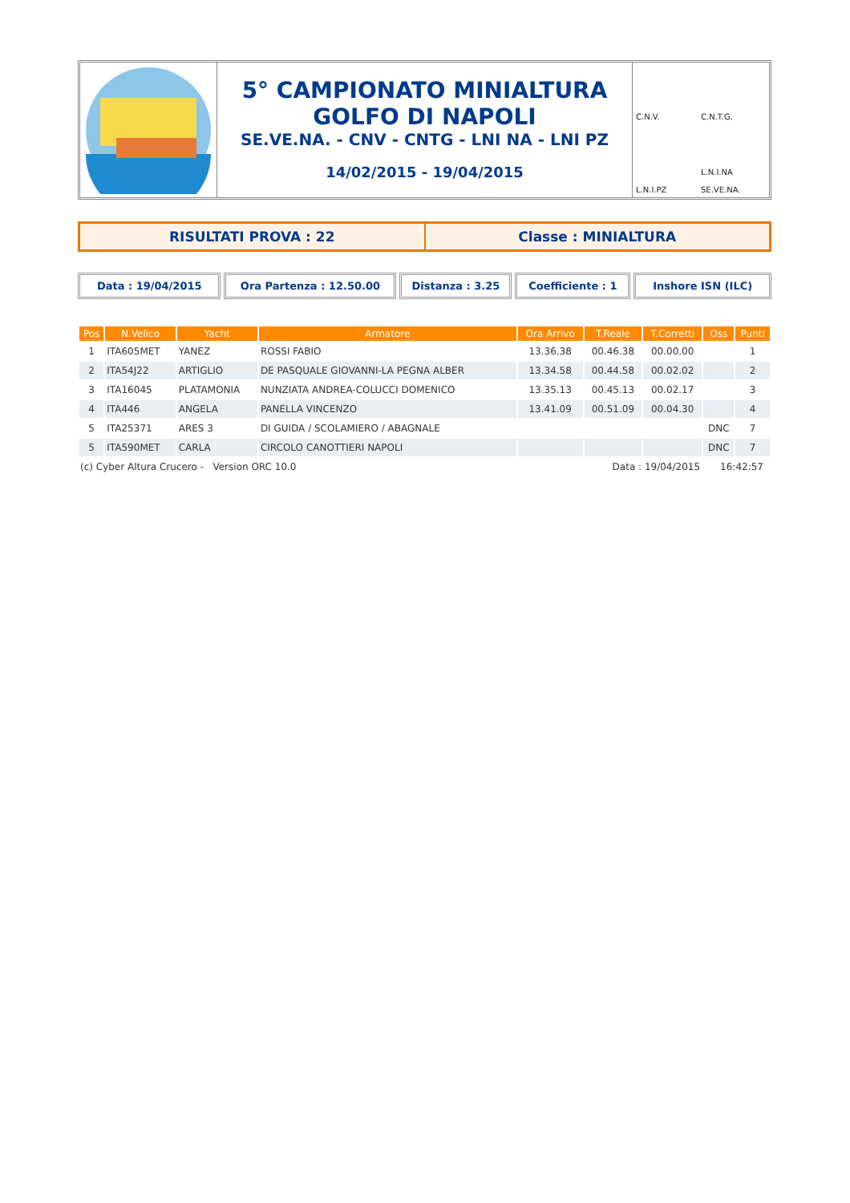5° CAMPIONATO MINIALTURA
GOLFO DI NAPOLI
SE.VE.NA. - CNV - CNTG - LNI NA - LNI PZ
14/02/2015 - 19/04/2015
C.N.V.
C.N.T.G.
L.N.I.PZ
L.N.I.NA
SE.VE.NA.
RISULTATI PROVA : 22 Classe : MINIALTURA
Data : 19/04/2015 Ora Partenza : 12.50.00 Distanza : 3.25 Coefficiente : 1 Inshore ISN (ILC)
| Pos | N.Velico | Yacht | Armatore | Ora Arrivo | T.Reale | T.Corretti | Oss | Punti |
| --- | --- | --- | --- | --- | --- | --- | --- | --- |
| 1 | ITA605MET | YANEZ | ROSSI FABIO | 13.36.38 | 00.46.38 | 00.00.00 | | 1 |
| 2 | ITA54J22 | ARTIGLIO | DE PASQUALE GIOVANNI-LA PEGNA ALBER | 13.34.58 | 00.44.58 | 00.02.02 | | 2 |
| 3 | ITA16045 | PLATAMONIA | NUNZIATA ANDREA-COLUCCI DOMENICO | 13.35.13 | 00.45.13 | 00.02.17 | | 3 |
| 4 | ITA446 | ANGELA | PANELLA VINCENZO | 13.41.09 | 00.51.09 | 00.04.30 | | 4 |
| 5 | ITA25371 | ARES 3 | DI GUIDA / SCOLAMIERO / ABAGNALE | | | | DNC | 7 |
| 5 | ITA590MET | CARLA | CIRCOLO CANOTTIERI NAPOLI | | | | DNC | 7 |
(c) Cyber Altura Crucero - Version ORC 10.0 Data : 19/04/2015 16:42:57